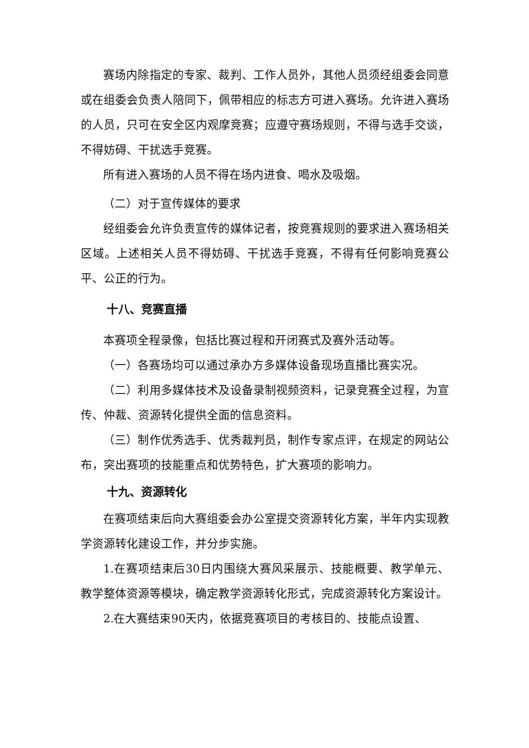赛场内除指定的专家、裁判、工作人员外，其他人员须经组委会同意或在组委会负责人陪同下，佩带相应的标志方可进入赛场。允许进入赛场的人员，只可在安全区内观摩竞赛；应遵守赛场规则，不得与选手交谈，不得妨碍、干扰选手竞赛。
所有进入赛场的人员不得在场内进食、喝水及吸烟。
（二）对于宣传媒体的要求
经组委会允许负责宣传的媒体记者，按竞赛规则的要求进入赛场相关区域。上述相关人员不得妨碍、干扰选手竞赛，不得有任何影响竞赛公平、公正的行为。
十八、竞赛直播
本赛项全程录像，包括比赛过程和开闭赛式及赛外活动等。
（一）各赛场均可以通过承办方多媒体设备现场直播比赛实况。
（二）利用多媒体技术及设备录制视频资料，记录竞赛全过程，为宣传、仲裁、资源转化提供全面的信息资料。
（三）制作优秀选手、优秀裁判员，制作专家点评，在规定的网站公布，突出赛项的技能重点和优势特色，扩大赛项的影响力。
十九、资源转化
在赛项结束后向大赛组委会办公室提交资源转化方案，半年内实现教学资源转化建设工作，并分步实施。
1.在赛项结束后30日内围绕大赛风采展示、技能概要、教学单元、教学整体资源等模块，确定教学资源转化形式，完成资源转化方案设计。
2.在大赛结束90天内，依据竞赛项目的考核目的、技能点设置、